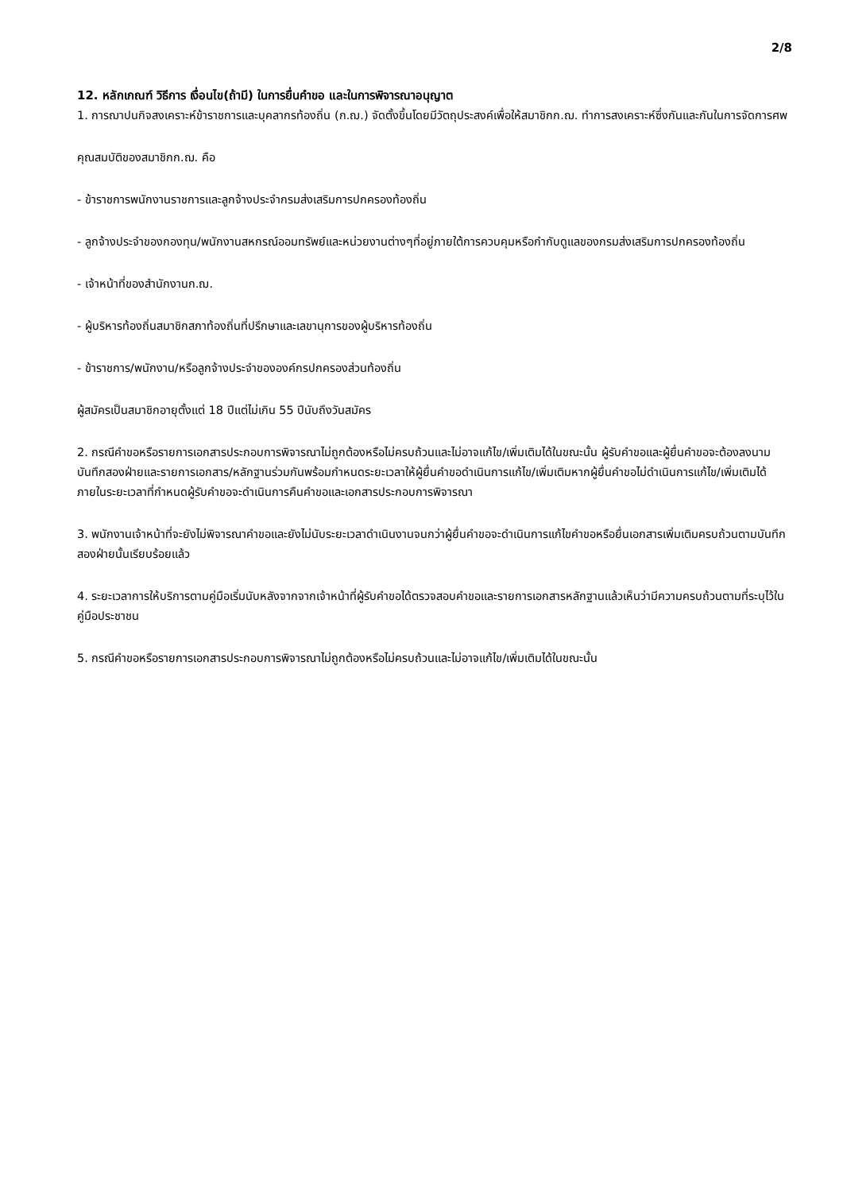2/8
12. หลักเกณฑ์ วิธีการ เงื่อนไข(ถ้ามี) ในการยื่นคำขอ และในการพิจารณาอนุญาต
1. การฌาปนกิจสงเคราะห์ข้าราชการและบุคลากรท้องถิ่น (ก.ฌ.) จัดตั้งขึ้นโดยมีวัตถุประสงค์เพื่อให้สมาชิกก.ฌ. ทำการสงเคราะห์ซึ่งกันและกันในการจัดการศพ
คุณสมบัติของสมาชิกก.ฌ. คือ
- ข้าราชการพนักงานราชการและลูกจ้างประจำกรมส่งเสริมการปกครองท้องถิ่น
- ลูกจ้างประจำของกองทุน/พนักงานสหกรณ์ออมทรัพย์และหน่วยงานต่างๆที่อยู่ภายใต้การควบคุมหรือกำกับดูแลของกรมส่งเสริมการปกครองท้องถิ่น
- เจ้าหน้าที่ของสำนักงานก.ฌ.
- ผู้บริหารท้องถิ่นสมาชิกสภาท้องถิ่นที่ปรึกษาและเลขานุการของผู้บริหารท้องถิ่น
- ข้าราชการ/พนักงาน/หรือลูกจ้างประจำขององค์กรปกครองส่วนท้องถิ่น
ผู้สมัครเป็นสมาชิกอายุตั้งแต่ 18 ปีแต่ไม่เกิน 55 ปีนับถึงวันสมัคร
2. กรณีคำขอหรือรายการเอกสารประกอบการพิจารณาไม่ถูกต้องหรือไม่ครบถ้วนและไม่อาจแก้ไข/เพิ่มเติมได้ในขณะนั้น ผู้รับคำขอและผู้ยื่นคำขอจะต้องลงนามบันทึกสองฝ่ายและรายการเอกสาร/หลักฐานร่วมกันพร้อมกำหนดระยะเวลาให้ผู้ยื่นคำขอดำเนินการแก้ไข/เพิ่มเติมหากผู้ยื่นคำขอไม่ดำเนินการแก้ไข/เพิ่มเติมได้ภายในระยะเวลาที่กำหนดผู้รับคำขอจะดำเนินการคืนคำขอและเอกสารประกอบการพิจารณา
3. พนักงานเจ้าหน้าที่จะยังไม่พิจารณาคำขอและยังไม่นับระยะเวลาดำเนินงานจนกว่าผู้ยื่นคำขอจะดำเนินการแก้ไขคำขอหรือยื่นเอกสารเพิ่มเติมครบถ้วนตามบันทึกสองฝ่ายนั้นเรียบร้อยแล้ว
4. ระยะเวลาการให้บริการตามคู่มือเริ่มนับหลังจากจากเจ้าหน้าที่ผู้รับคำขอได้ตรวจสอบคำขอและรายการเอกสารหลักฐานแล้วเห็นว่ามีความครบถ้วนตามที่ระบุไว้ในคู่มือประชาชน
5. กรณีคำขอหรือรายการเอกสารประกอบการพิจารณาไม่ถูกต้องหรือไม่ครบถ้วนและไม่อาจแก้ไข/เพิ่มเติมได้ในขณะนั้น